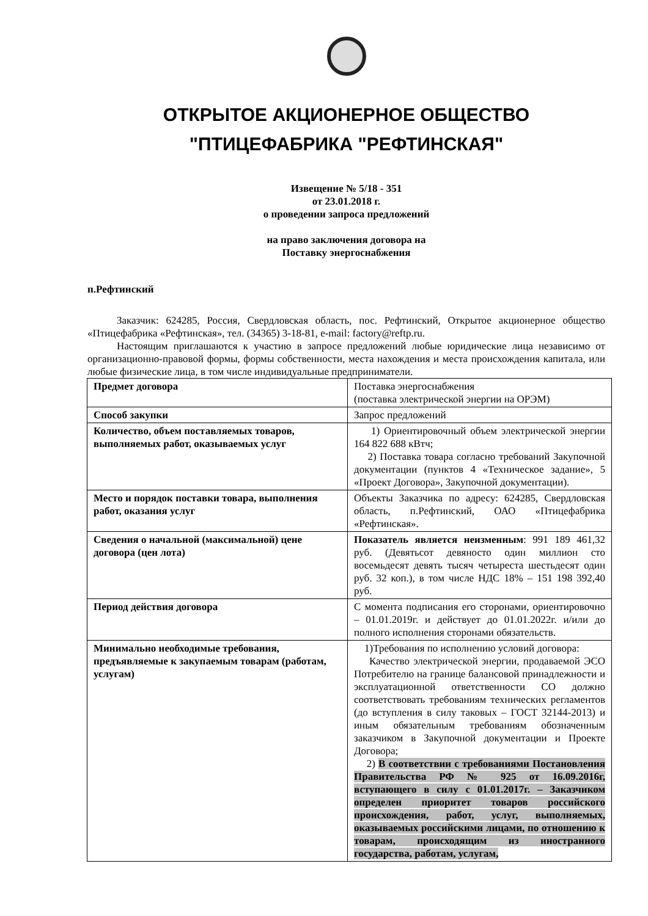ОТКРЫТОЕ АКЦИОНЕРНОЕ ОБЩЕСТВО
"ПТИЦЕФАБРИКА "РЕФТИНСКАЯ"
Извещение № 5/18 - 351
от 23.01.2018 г.
о проведении запроса предложений
на право заключения договора на
Поставку энергоснабжения
п.Рефтинский
Заказчик: 624285, Россия, Свердловская область, пос. Рефтинский, Открытое акционерное общество «Птицефабрика «Рефтинская», тел. (34365) 3-18-81, e-mail: factory@reftp.ru.
Настоящим приглашаются к участию в запросе предложений любые юридические лица независимо от организационно-правовой формы, формы собственности, места нахождения и места происхождения капитала, или любые физические лица, в том числе индивидуальные предприниматели.
| Предмет договора | Поставка энергоснабжения (поставка электрической энергии на ОРЭМ) |
| Способ закупки | Запрос предложений |
| Количество, объем поставляемых товаров, выполняемых работ, оказываемых услуг | 1) Ориентировочный объем электрической энергии 164 822 688 кВтч; 2) Поставка товара согласно требований Закупочной документации (пунктов 4 «Техническое задание», 5 «Проект Договора», Закупочной документации). |
| Место и порядок поставки товара, выполнения работ, оказания услуг | Объекты Заказчика по адресу: 624285, Свердловская область, п.Рефтинский, ОАО «Птицефабрика «Рефтинская». |
| Сведения о начальной (максимальной) цене договора (цен лота) | Показатель является неизменным : 991 189 461,32 руб. (Девятьсот девяносто один миллион сто восемьдесят девять тысяч четыреста шестьдесят один руб. 32 коп.), в том числе НДС 18% – 151 198 392,40 руб. |
| Период действия договора | С момента подписания его сторонами, ориентировочно – 01.01.2019г. и действует до 01.01.2022г. и/или до полного исполнения сторонами обязательств. |
| Минимально необходимые требования, предъявляемые к закупаемым товарам (работам, услугам) | 1)Требования по исполнению условий договора: Качество электрической энергии, продаваемой ЭСО Потребителю на границе балансовой принадлежности и эксплуатационной ответственности СО должно соответствовать требованиям технических регламентов (до вступления в силу таковых – ГОСТ 32144-2013) и иным обязательным требованиям обозначенным заказчиком в Закупочной документации и Проекте Договора; 2) В соответствии с требованиями Постановления Правительства РФ № 925 от 16.09.2016г, вступающего в силу с 01.01.2017г. – Заказчиком определен приоритет товаров российского происхождения, работ, услуг, выполняемых, оказываемых российскими лицами, по отношению к товарам, происходящим из иностранного государства, работам, услугам, |